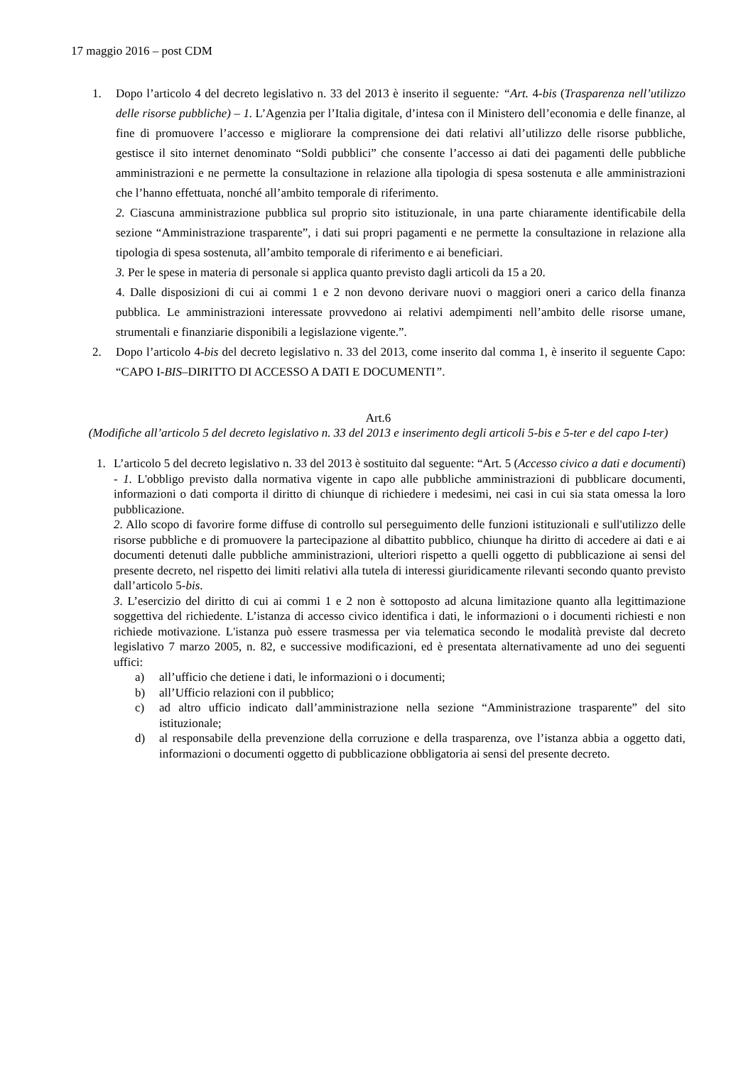17 maggio 2016 – post CDM
1. Dopo l’articolo 4 del decreto legislativo n. 33 del 2013 è inserito il seguente: “Art. 4-bis (Trasparenza nell’utilizzo delle risorse pubbliche) – 1. L’Agenzia per l’Italia digitale, d’intesa con il Ministero dell’economia e delle finanze, al fine di promuovere l’accesso e migliorare la comprensione dei dati relativi all’utilizzo delle risorse pubbliche, gestisce il sito internet denominato “Soldi pubblici” che consente l’accesso ai dati dei pagamenti delle pubbliche amministrazioni e ne permette la consultazione in relazione alla tipologia di spesa sostenuta e alle amministrazioni che l’hanno effettuata, nonché all’ambito temporale di riferimento.
2. Ciascuna amministrazione pubblica sul proprio sito istituzionale, in una parte chiaramente identificabile della sezione “Amministrazione trasparente”, i dati sui propri pagamenti e ne permette la consultazione in relazione alla tipologia di spesa sostenuta, all’ambito temporale di riferimento e ai beneficiari.
3. Per le spese in materia di personale si applica quanto previsto dagli articoli da 15 a 20.
4. Dalle disposizioni di cui ai commi 1 e 2 non devono derivare nuovi o maggiori oneri a carico della finanza pubblica. Le amministrazioni interessate provvedono ai relativi adempimenti nell’ambito delle risorse umane, strumentali e finanziarie disponibili a legislazione vigente.”.
2. Dopo l’articolo 4-bis del decreto legislativo n. 33 del 2013, come inserito dal comma 1, è inserito il seguente Capo: “CAPO I-BIS–DIRITTO DI ACCESSO A DATI E DOCUMENTI”.
Art.6
(Modifiche all’articolo 5 del decreto legislativo n. 33 del 2013 e inserimento degli articoli 5-bis e 5-ter e del capo I-ter)
1. L’articolo 5 del decreto legislativo n. 33 del 2013 è sostituito dal seguente: “Art. 5 (Accesso civico a dati e documenti) - 1. L'obbligo previsto dalla normativa vigente in capo alle pubbliche amministrazioni di pubblicare documenti, informazioni o dati comporta il diritto di chiunque di richiedere i medesimi, nei casi in cui sia stata omessa la loro pubblicazione.
2. Allo scopo di favorire forme diffuse di controllo sul perseguimento delle funzioni istituzionali e sull'utilizzo delle risorse pubbliche e di promuovere la partecipazione al dibattito pubblico, chiunque ha diritto di accedere ai dati e ai documenti detenuti dalle pubbliche amministrazioni, ulteriori rispetto a quelli oggetto di pubblicazione ai sensi del presente decreto, nel rispetto dei limiti relativi alla tutela di interessi giuridicamente rilevanti secondo quanto previsto dall’articolo 5-bis.
3. L’esercizio del diritto di cui ai commi 1 e 2 non è sottoposto ad alcuna limitazione quanto alla legittimazione soggettiva del richiedente. L’istanza di accesso civico identifica i dati, le informazioni o i documenti richiesti e non richiede motivazione. L'istanza può essere trasmessa per via telematica secondo le modalità previste dal decreto legislativo 7 marzo 2005, n. 82, e successive modificazioni, ed è presentata alternativamente ad uno dei seguenti uffici:
a) all’ufficio che detiene i dati, le informazioni o i documenti;
b) all’Ufficio relazioni con il pubblico;
c) ad altro ufficio indicato dall’amministrazione nella sezione “Amministrazione trasparente” del sito istituzionale;
d) al responsabile della prevenzione della corruzione e della trasparenza, ove l’istanza abbia a oggetto dati, informazioni o documenti oggetto di pubblicazione obbligatoria ai sensi del presente decreto.